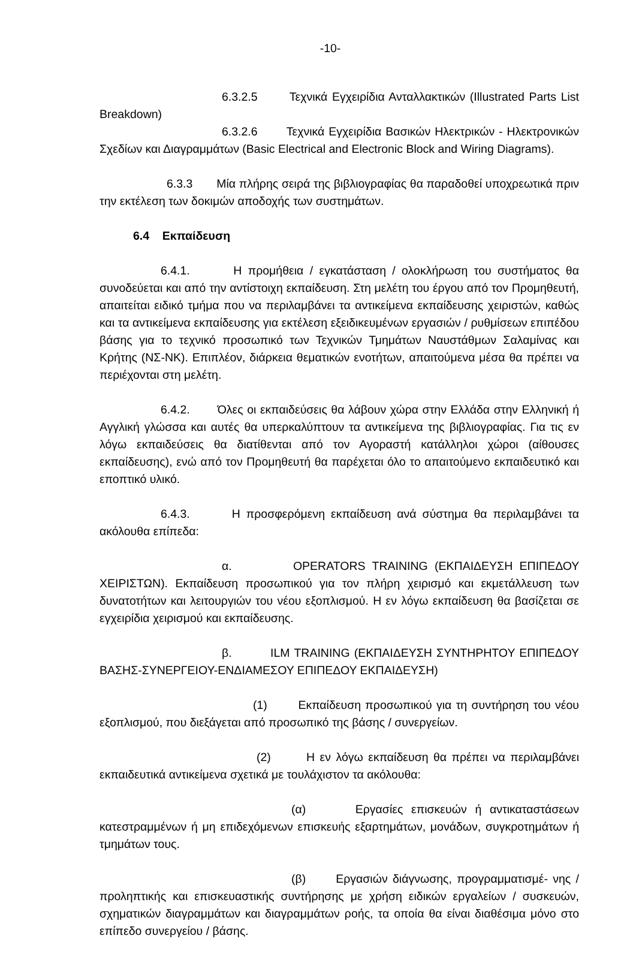-10-
6.3.2.5 Τεχνικά Εγχειρίδια Ανταλλακτικών (Illustrated Parts List Breakdown)
6.3.2.6 Τεχνικά Εγχειρίδια Βασικών Ηλεκτρικών - Ηλεκτρονικών Σχεδίων και Διαγραμμάτων (Basic Electrical and Electronic Block and Wiring Diagrams).
6.3.3 Μία πλήρης σειρά της βιβλιογραφίας θα παραδοθεί υποχρεωτικά πριν την εκτέλεση των δοκιμών αποδοχής των συστημάτων.
6.4 Εκπαίδευση
6.4.1. Η προμήθεια / εγκατάσταση / ολοκλήρωση του συστήματος θα συνοδεύεται και από την αντίστοιχη εκπαίδευση. Στη μελέτη του έργου από τον Προμηθευτή, απαιτείται ειδικό τμήμα που να περιλαμβάνει τα αντικείμενα εκπαίδευσης χειριστών, καθώς και τα αντικείμενα εκπαίδευσης για εκτέλεση εξειδικευμένων εργασιών / ρυθμίσεων επιπέδου βάσης για το τεχνικό προσωπικό των Τεχνικών Τμημάτων Ναυστάθμων Σαλαμίνας και Κρήτης (ΝΣ-ΝΚ). Επιπλέον, διάρκεια θεματικών ενοτήτων, απαιτούμενα μέσα θα πρέπει να περιέχονται στη μελέτη.
6.4.2. Όλες οι εκπαιδεύσεις θα λάβουν χώρα στην Ελλάδα στην Ελληνική ή Αγγλική γλώσσα και αυτές θα υπερκαλύπτουν τα αντικείμενα της βιβλιογραφίας. Για τις εν λόγω εκπαιδεύσεις θα διατίθενται από τον Αγοραστή κατάλληλοι χώροι (αίθουσες εκπαίδευσης), ενώ από τον Προμηθευτή θα παρέχεται όλο το απαιτούμενο εκπαιδευτικό και εποπτικό υλικό.
6.4.3. Η προσφερόμενη εκπαίδευση ανά σύστημα θα περιλαμβάνει τα ακόλουθα επίπεδα:
α. OPERATORS TRAINING (ΕΚΠΑΙΔΕΥΣΗ ΕΠΙΠΕΔΟΥ ΧΕΙΡΙΣΤΩΝ). Εκπαίδευση προσωπικού για τον πλήρη χειρισμό και εκμετάλλευση των δυνατοτήτων και λειτουργιών του νέου εξοπλισμού. Η εν λόγω εκπαίδευση θα βασίζεται σε εγχειρίδια χειρισμού και εκπαίδευσης.
β. ILM TRAINING (ΕΚΠΑΙΔΕΥΣΗ ΣΥΝΤΗΡΗΤΟΥ ΕΠΙΠΕΔΟΥ ΒΑΣΗΣ-ΣΥΝΕΡΓΕΙΟΥ-ΕΝΔΙΑΜΕΣΟΥ ΕΠΙΠΕΔΟΥ ΕΚΠΑΙΔΕΥΣΗ)
(1) Εκπαίδευση προσωπικού για τη συντήρηση του νέου εξοπλισμού, που διεξάγεται από προσωπικό της βάσης / συνεργείων.
(2) Η εν λόγω εκπαίδευση θα πρέπει να περιλαμβάνει εκπαιδευτικά αντικείμενα σχετικά με τουλάχιστον τα ακόλουθα:
(α) Εργασίες επισκευών ή αντικαταστάσεων κατεστραμμένων ή μη επιδεχόμενων επισκευής εξαρτημάτων, μονάδων, συγκροτημάτων ή τμημάτων τους.
(β) Εργασιών διάγνωσης, προγραμματισμέ- νης / προληπτικής και επισκευαστικής συντήρησης με χρήση ειδικών εργαλείων / συσκευών, σχηματικών διαγραμμάτων και διαγραμμάτων ροής, τα οποία θα είναι διαθέσιμα μόνο στο επίπεδο συνεργείου / βάσης.